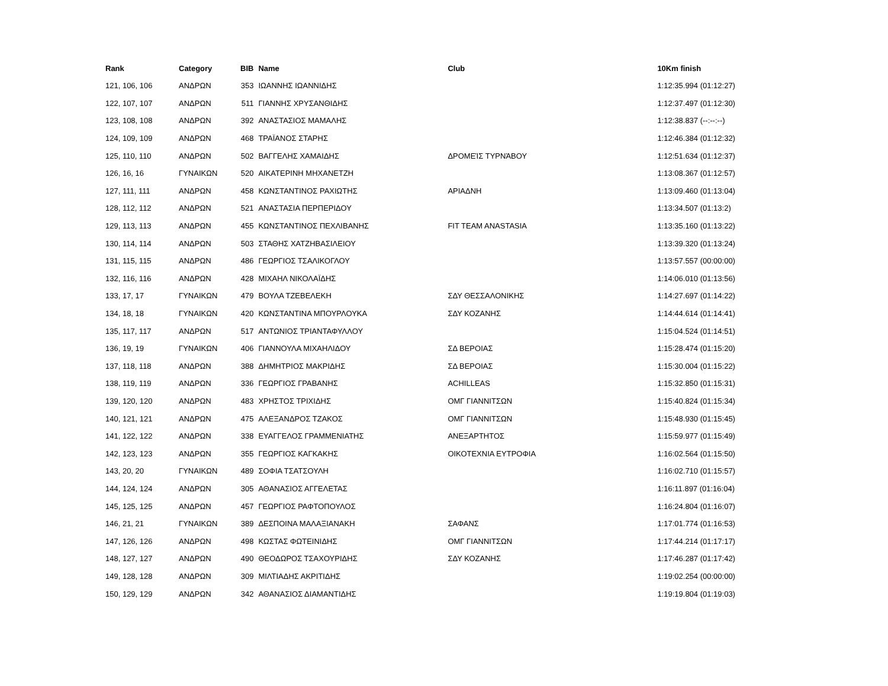| Rank | Category | BIB | Name | Club | 10Km finish |
| --- | --- | --- | --- | --- | --- |
| 121, 106, 106 | ΑΝΔΡΩΝ | 353 | ΙΩΑΝΝΗΣ ΙΩΑΝΝΙΔΗΣ | | 1:12:35.994 (01:12:27) |
| 122, 107, 107 | ΑΝΔΡΩΝ | 511 | ΓΙΑΝΝΗΣ ΧΡΥΣΑΝΘΙΔΗΣ | | 1:12:37.497 (01:12:30) |
| 123, 108, 108 | ΑΝΔΡΩΝ | 392 | ΑΝΑΣΤΑΣΙΟΣ ΜΑΜΑΛΗΣ | | 1:12:38.837 (--:--:--) |
| 124, 109, 109 | ΑΝΔΡΩΝ | 468 | ΤΡΑΪΑΝΟΣ ΣΤΑΡΗΣ | | 1:12:46.384 (01:12:32) |
| 125, 110, 110 | ΑΝΔΡΩΝ | 502 | ΒΑΓΓΕΛΗΣ ΧΑΜΑΙΔΗΣ | ΔΡΟΜΕΊΣ ΤΥΡΝΆΒΟΥ | 1:12:51.634 (01:12:37) |
| 126, 16, 16 | ΓΥΝΑΙΚΩΝ | 520 | ΑΙΚΑΤΕΡΙΝΗ ΜΗΧΑΝΕΤΖΗ | | 1:13:08.367 (01:12:57) |
| 127, 111, 111 | ΑΝΔΡΩΝ | 458 | ΚΩΝΣΤΑΝΤΙΝΟΣ ΡΑΧΙΩΤΗΣ | ΑΡΙΑΔΝΗ | 1:13:09.460 (01:13:04) |
| 128, 112, 112 | ΑΝΔΡΩΝ | 521 | ΑΝΑΣΤΑΣΙΑ ΠΕΡΠΕΡΙΔΟΥ | | 1:13:34.507 (01:13:2) |
| 129, 113, 113 | ΑΝΔΡΩΝ | 455 | ΚΩΝΣΤΑΝΤΙΝΟΣ ΠΕΧΛΙΒΑΝΗΣ | FIT TEAM ANASTASIA | 1:13:35.160 (01:13:22) |
| 130, 114, 114 | ΑΝΔΡΩΝ | 503 | ΣΤΑΘΗΣ ΧΑΤΖΗΒΑΣΙΛΕΙΟΥ | | 1:13:39.320 (01:13:24) |
| 131, 115, 115 | ΑΝΔΡΩΝ | 486 | ΓΕΩΡΓΙΟΣ ΤΣΑΛΙΚΟΓΛΟΥ | | 1:13:57.557 (00:00:00) |
| 132, 116, 116 | ΑΝΔΡΩΝ | 428 | ΜΙΧΑΗΛ ΝΙΚΟΛΑΪΔΗΣ | | 1:14:06.010 (01:13:56) |
| 133, 17, 17 | ΓΥΝΑΙΚΩΝ | 479 | ΒΟΥΛΑ ΤΖΕΒΕΛΕΚΗ | ΣΔΥ ΘΕΣΣΑΛΟΝΙΚΗΣ | 1:14:27.697 (01:14:22) |
| 134, 18, 18 | ΓΥΝΑΙΚΩΝ | 420 | ΚΩΝΣΤΑΝΤΙΝΑ ΜΠΟΥΡΛΟΥΚΑ | ΣΔΥ ΚΟΖΑΝΗΣ | 1:14:44.614 (01:14:41) |
| 135, 117, 117 | ΑΝΔΡΩΝ | 517 | ΑΝΤΩΝΙΟΣ ΤΡΙΑΝΤΑΦΥΛΛΟΥ | | 1:15:04.524 (01:14:51) |
| 136, 19, 19 | ΓΥΝΑΙΚΩΝ | 406 | ΓΙΑΝΝΟΥΛΑ ΜΙΧΑΗΛΙΔΟΥ | ΣΔ ΒΕΡΟΙΑΣ | 1:15:28.474 (01:15:20) |
| 137, 118, 118 | ΑΝΔΡΩΝ | 388 | ΔΗΜΗΤΡΙΟΣ ΜΑΚΡΙΔΗΣ | ΣΔ ΒΕΡΟΙΑΣ | 1:15:30.004 (01:15:22) |
| 138, 119, 119 | ΑΝΔΡΩΝ | 336 | ΓΕΩΡΓΙΟΣ ΓΡΑΒΑΝΗΣ | ACHILLEAS | 1:15:32.850 (01:15:31) |
| 139, 120, 120 | ΑΝΔΡΩΝ | 483 | ΧΡΗΣΤΟΣ ΤΡΙΧΙΔΗΣ | ΟΜΓ ΓΙΑΝΝΙΤΣΩΝ | 1:15:40.824 (01:15:34) |
| 140, 121, 121 | ΑΝΔΡΩΝ | 475 | ΑΛΕΞΑΝΔΡΟΣ ΤΖΑΚΟΣ | ΟΜΓ ΓΙΑΝΝΙΤΣΩΝ | 1:15:48.930 (01:15:45) |
| 141, 122, 122 | ΑΝΔΡΩΝ | 338 | ΕΥΑΓΓΕΛΟΣ ΓΡΑΜΜΕΝΙΑΤΗΣ | ΑΝΕΞΑΡΤΗΤΟΣ | 1:15:59.977 (01:15:49) |
| 142, 123, 123 | ΑΝΔΡΩΝ | 355 | ΓΕΩΡΓΙΟΣ ΚΑΓΚΑΚΗΣ | ΟΙΚΟΤΕΧΝΙΑ ΕΥΤΡΟΦΙΑ | 1:16:02.564 (01:15:50) |
| 143, 20, 20 | ΓΥΝΑΙΚΩΝ | 489 | ΣΟΦΙΑ ΤΣΑΤΣΟΥΛΗ | | 1:16:02.710 (01:15:57) |
| 144, 124, 124 | ΑΝΔΡΩΝ | 305 | ΑΘΑΝΑΣΙΟΣ ΑΓΓΕΛΕΤΑΣ | | 1:16:11.897 (01:16:04) |
| 145, 125, 125 | ΑΝΔΡΩΝ | 457 | ΓΕΩΡΓΙΟΣ ΡΑΦΤΟΠΟΥΛΟΣ | | 1:16:24.804 (01:16:07) |
| 146, 21, 21 | ΓΥΝΑΙΚΩΝ | 389 | ΔΕΣΠΟΙΝΑ ΜΑΛΑΞΙΑΝΑΚΗ | ΣΑΦΑΝΣ | 1:17:01.774 (01:16:53) |
| 147, 126, 126 | ΑΝΔΡΩΝ | 498 | ΚΩΣΤΑΣ ΦΩΤΕΙΝΙΔΗΣ | ΟΜΓ ΓΙΑΝΝΙΤΣΩΝ | 1:17:44.214 (01:17:17) |
| 148, 127, 127 | ΑΝΔΡΩΝ | 490 | ΘΕΟΔΩΡΟΣ ΤΣΑΧΟΥΡΙΔΗΣ | ΣΔΥ ΚΟΖΑΝΗΣ | 1:17:46.287 (01:17:42) |
| 149, 128, 128 | ΑΝΔΡΩΝ | 309 | ΜΙΛΤΙΑΔΗΣ ΑΚΡΙΤΙΔΗΣ | | 1:19:02.254 (00:00:00) |
| 150, 129, 129 | ΑΝΔΡΩΝ | 342 | ΑΘΑΝΑΣΙΟΣ ΔΙΑΜΑΝΤΙΔΗΣ | | 1:19:19.804 (01:19:03) |